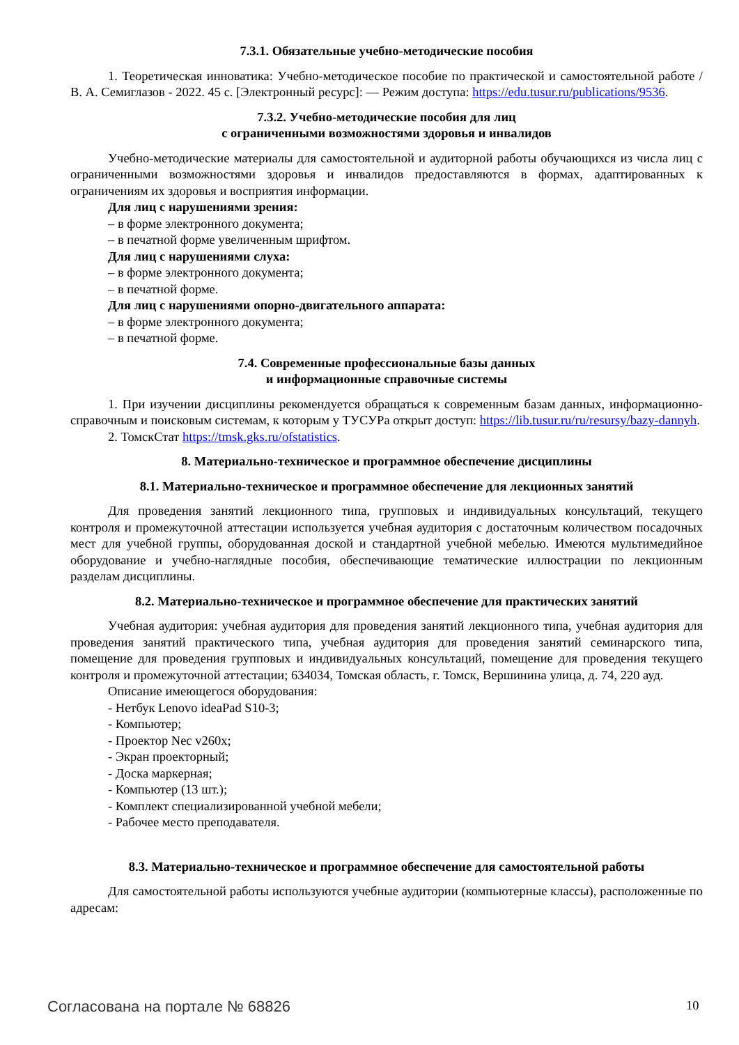7.3.1. Обязательные учебно-методические пособия
1. Теоретическая инноватика: Учебно-методическое пособие по практической и самостоятельной работе / В. А. Семиглазов - 2022. 45 с. [Электронный ресурс]: — Режим доступа: https://edu.tusur.ru/publications/9536.
7.3.2. Учебно-методические пособия для лиц
с ограниченными возможностями здоровья и инвалидов
Учебно-методические материалы для самостоятельной и аудиторной работы обучающихся из числа лиц с ограниченными возможностями здоровья и инвалидов предоставляются в формах, адаптированных к ограничениям их здоровья и восприятия информации.
Для лиц с нарушениями зрения:
– в форме электронного документа;
– в печатной форме увеличенным шрифтом.
Для лиц с нарушениями слуха:
– в форме электронного документа;
– в печатной форме.
Для лиц с нарушениями опорно-двигательного аппарата:
– в форме электронного документа;
– в печатной форме.
7.4. Современные профессиональные базы данных
и информационные справочные системы
1. При изучении дисциплины рекомендуется обращаться к современным базам данных, информационно-справочным и поисковым системам, к которым у ТУСУРа открыт доступ: https://lib.tusur.ru/ru/resursy/bazy-dannyh.
2. ТомскСтат https://tmsk.gks.ru/ofstatistics.
8. Материально-техническое и программное обеспечение дисциплины
8.1. Материально-техническое и программное обеспечение для лекционных занятий
Для проведения занятий лекционного типа, групповых и индивидуальных консультаций, текущего контроля и промежуточной аттестации используется учебная аудитория с достаточным количеством посадочных мест для учебной группы, оборудованная доской и стандартной учебной мебелью. Имеются мультимедийное оборудование и учебно-наглядные пособия, обеспечивающие тематические иллюстрации по лекционным разделам дисциплины.
8.2. Материально-техническое и программное обеспечение для практических занятий
Учебная аудитория: учебная аудитория для проведения занятий лекционного типа, учебная аудитория для проведения занятий практического типа, учебная аудитория для проведения занятий семинарского типа, помещение для проведения групповых и индивидуальных консультаций, помещение для проведения текущего контроля и промежуточной аттестации; 634034, Томская область, г. Томск, Вершинина улица, д. 74, 220 ауд.
Описание имеющегося оборудования:
- Нетбук Lenovo ideaPad S10-3;
- Компьютер;
- Проектор Nec v260x;
- Экран проекторный;
- Доска маркерная;
- Компьютер (13 шт.);
- Комплект специализированной учебной мебели;
- Рабочее место преподавателя.
8.3. Материально-техническое и программное обеспечение для самостоятельной работы
Для самостоятельной работы используются учебные аудитории (компьютерные классы), расположенные по адресам:
Согласована на портале № 68826 10